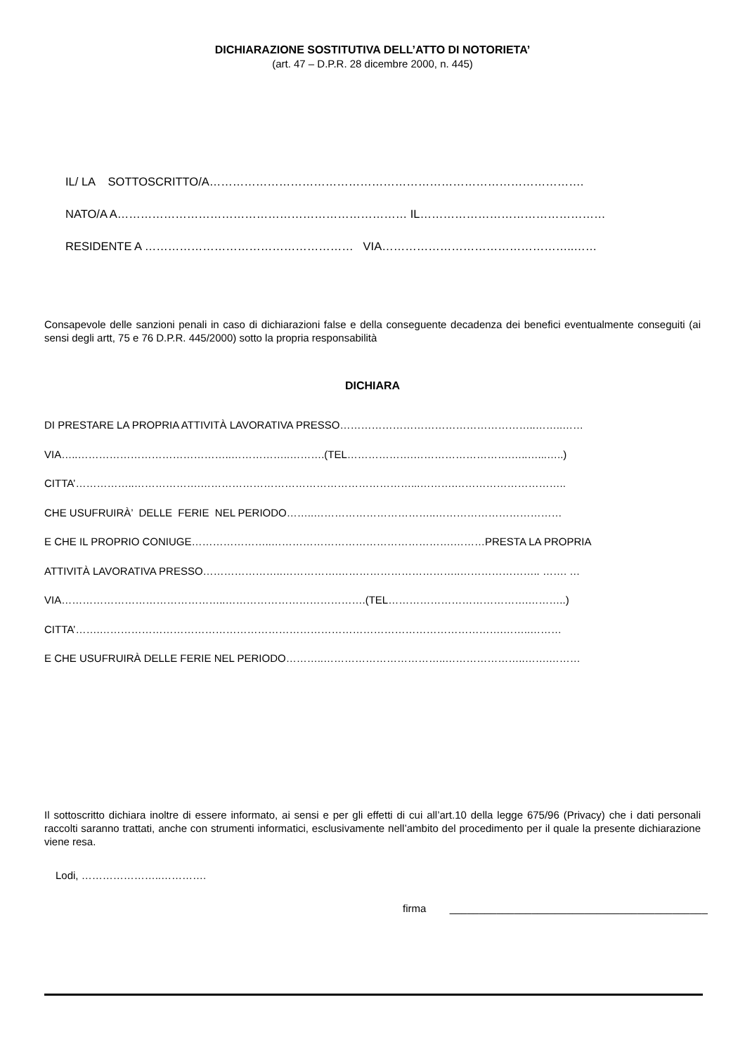DICHIARAZIONE SOSTITUTIVA DELL’ATTO DI NOTORIETA’
(art. 47 – D.P.R. 28 dicembre 2000, n. 445)
IL/ LA SOTTOSCRITTO/A…………………………………………………………………………………….
NATO/A A………………………………………………………………… IL…………………………………………
RESIDENTE A ……………………………………………… VIA…………………………………………..……
Consapevole delle sanzioni penali in caso di dichiarazioni false e della conseguente decadenza dei benefici eventualmente conseguiti (ai sensi degli artt, 75 e 76 D.P.R. 445/2000) sotto la propria responsabilità
DICHIARA
DI PRESTARE LA PROPRIA ATTIVITÀ LAVORATIVA PRESSO………………………………………………..……..……
VIA…..……………………………………..……………..……….(TEL……………….……………………….…..…...…..)
CITTA’……………..……………….……………………………………………………...……….…………………………..
CHE USUFRUIRÀ’ DELLE FERIE NEL PERIODO……..……………………………..………………………………
E CHE IL PROPRIO CONIUGE…………………..…………………………………………….………PRESTA LA PROPRIA
ATTIVITÀ LAVORATIVA PRESSO…………………..…………….……………………………..………………….. ……. …
VIA………………………………………..………………………………….(TEL………………………………….………..)
CITTA’…….…………………………………………………………………………………………………….……..………
E CHE USUFRUIRÀ DELLE FERIE NEL PERIODO………..……………………………..…………………..…….………
Il sottoscritto dichiara inoltre di essere informato, ai sensi e per gli effetti di cui all’art.10 della legge 675/96 (Privacy) che i dati personali raccolti saranno trattati, anche con strumenti informatici, esclusivamente nell’ambito del procedimento per il quale la presente dichiarazione viene resa.
Lodi, …………………..………….
firma ____________________________________________